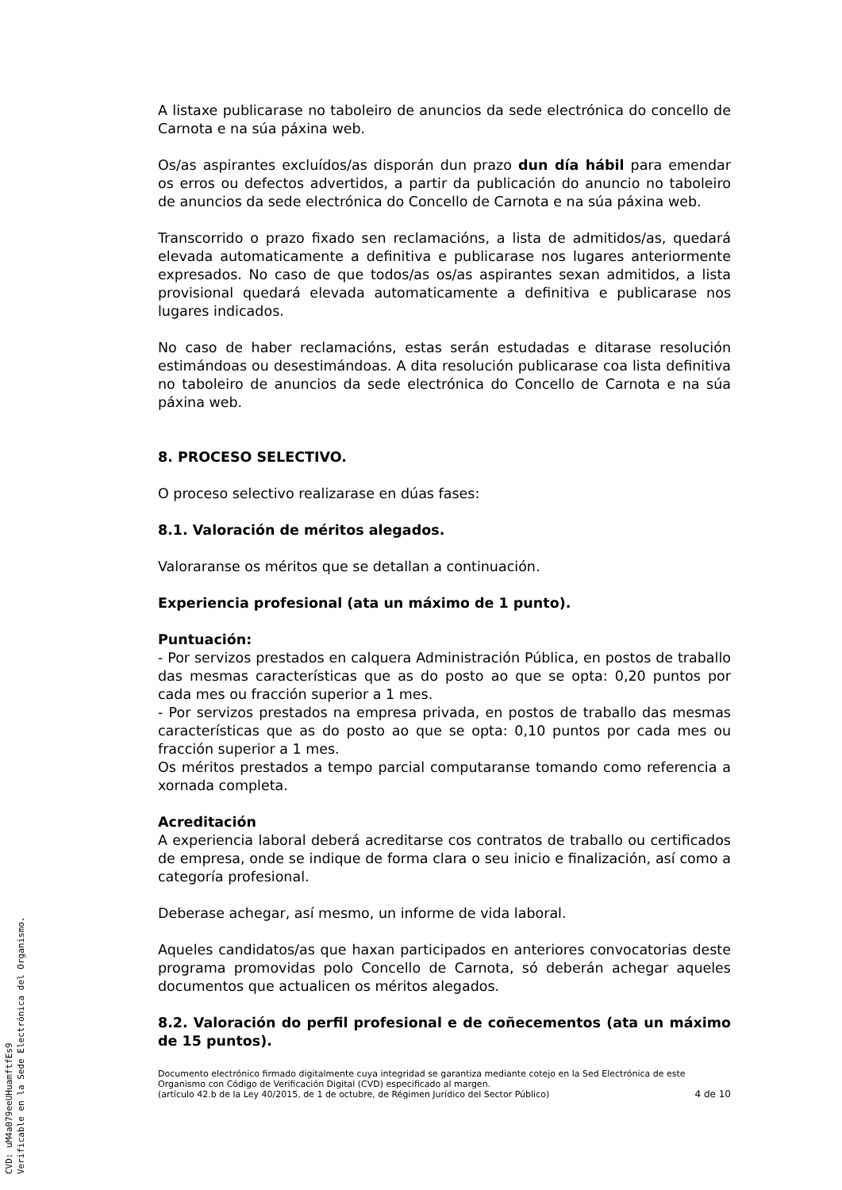A listaxe publicarase no taboleiro de anuncios da sede electrónica do concello de Carnota e na súa páxina web.
Os/as aspirantes excluídos/as disporán dun prazo dun día hábil para emendar os erros ou defectos advertidos, a partir da publicación do anuncio no taboleiro de anuncios da sede electrónica do Concello de Carnota e na súa páxina web.
Transcorrido o prazo fixado sen reclamacións, a lista de admitidos/as, quedará elevada automaticamente a definitiva e publicarase nos lugares anteriormente expresados. No caso de que todos/as os/as aspirantes sexan admitidos, a lista provisional quedará elevada automaticamente a definitiva e publicarase nos lugares indicados.
No caso de haber reclamacións, estas serán estudadas e ditarase resolución estimándoas ou desestimándoas. A dita resolución publicarase coa lista definitiva no taboleiro de anuncios da sede electrónica do Concello de Carnota e na súa páxina web.
8. PROCESO SELECTIVO.
O proceso selectivo realizarase en dúas fases:
8.1. Valoración de méritos alegados.
Valoraranse os méritos que se detallan a continuación.
Experiencia profesional (ata un máximo de 1 punto).
Puntuación:
- Por servizos prestados en calquera Administración Pública, en postos de traballo das mesmas características que as do posto ao que se opta: 0,20 puntos por cada mes ou fracción superior a 1 mes.
- Por servizos prestados na empresa privada, en postos de traballo das mesmas características que as do posto ao que se opta: 0,10 puntos por cada mes ou fracción superior a 1 mes.
Os méritos prestados a tempo parcial computaranse tomando como referencia a xornada completa.
Acreditación
A experiencia laboral deberá acreditarse cos contratos de traballo ou certificados de empresa, onde se indique de forma clara o seu inicio e finalización, así como a categoría profesional.
Deberase achegar, así mesmo, un informe de vida laboral.
Aqueles candidatos/as que haxan participados en anteriores convocatorias deste programa promovidas polo Concello de Carnota, só deberán achegar aqueles documentos que actualicen os méritos alegados.
8.2. Valoración do perfil profesional e de coñecementos (ata un máximo de 15 puntos).
Documento electrónico firmado digitalmente cuya integridad se garantiza mediante cotejo en la Sed Electrónica de este Organismo con Código de Verificación Digital (CVD) especificado al margen.
(artículo 42.b de la Ley 40/2015, de 1 de octubre, de Régimen Jurídico del Sector Público) 4 de 10
CVD: uM4a079eeUHuamftfEs9
Verificable en la Sede Electrónica del Organismo.